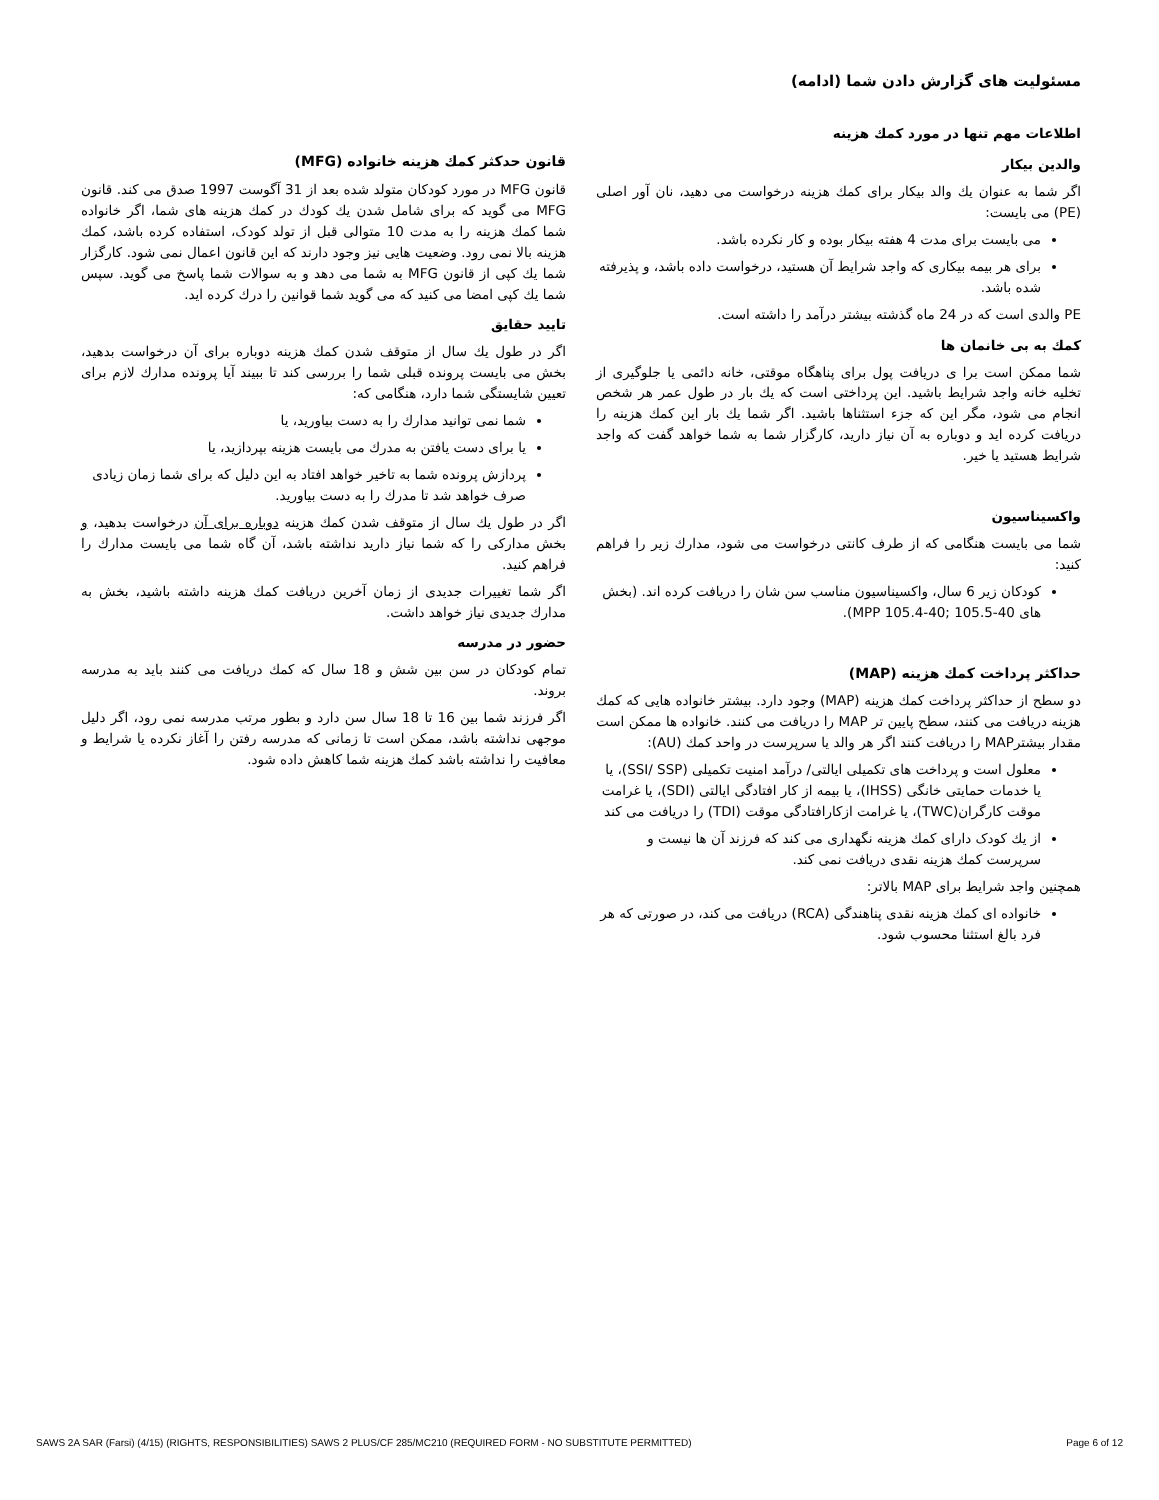مسئولیت های گزارش دادن شما (ادامه)
اطلاعات مهم تنها در مورد کمك هزینه
والدین بیکار
اگر شما به عنوان یك والد بیکار برای کمك هزینه درخواست می دهید، نان آور اصلی (PE) می بایست:
می بایست برای مدت 4 هفته بیکار بوده و کار نکرده باشد.
برای هر بیمه بیکاری که واجد شرایط آن هستید، درخواست داده باشد، و پذیرفته شده باشد.
PE والدی است که در 24 ماه گذشته بیشتر درآمد را داشته است.
کمك به بی خانمان ها
شما ممکن است برا ی دریافت پول برای پناهگاه موقتی، خانه دائمی یا جلوگیری از تخلیه خانه واجد شرایط باشید. این پرداختی است که یك بار در طول عمر هر شخص انجام می شود، مگر این که جزء استثناها باشید. اگر شما یك بار این کمك هزینه را دریافت کرده اید و دوباره به آن نیاز دارید، کارگزار شما به شما خواهد گفت که واجد شرایط هستید یا خیر.
واکسیناسیون
شما می بایست هنگامی که از طرف کانتی درخواست می شود، مدارك زیر را فراهم کنید:
کودکان زیر 6 سال، واکسیناسیون مناسب سن شان را دریافت کرده اند. (بخش های 40-105.5 ;40-105.4 MPP).
حداکثر پرداخت کمك هزینه (MAP)
دو سطح از حداکثر پرداخت کمك هزینه (MAP) وجود دارد. بیشتر خانواده هایی که کمك هزینه دریافت می کنند، سطح پایین تر MAP را دریافت می کنند. خانواده ها ممکن است مقدار بیشترMAP را دریافت کنند اگر هر والد یا سرپرست در واحد کمك (AU):
معلول است و پرداخت های تکمیلی ایالتی/ درآمد امنیت تکمیلی (SSI/ SSP)، یا یا خدمات حمایتی خانگی (IHSS)، یا بیمه از کار افتادگی ایالتی (SDI)، یا غرامت موقت کارگران(TWC)، یا غرامت ازکارافتادگی موقت (TDI) را دریافت می کند
از یك کودک دارای کمك هزینه نگهداری می کند که فرزند آن ها نیست و سرپرست کمك هزینه نقدی دریافت نمی کند.
همچنین واجد شرایط برای MAP بالاتر:
خانواده ای کمك هزینه نقدی پناهندگی (RCA) دریافت می کند، در صورتی که هر فرد بالغ استثنا محسوب شود.
قانون حدکثر کمك هزینه خانواده (MFG)
قانون MFG در مورد کودکان متولد شده بعد از 31 آگوست 1997 صدق می کند. قانون MFG می گوید که برای شامل شدن یك کودك در کمك هزینه های شما، اگر خانواده شما کمك هزینه را به مدت 10 متوالی قبل از تولد کودک، استفاده کرده باشد، کمك هزینه بالا نمی رود. وضعیت هایی نیز وجود دارند که این قانون اعمال نمی شود. کارگزار شما یك کپی از قانون MFG به شما می دهد و به سوالات شما پاسخ می گوید. سپس شما یك کپی امضا می کنید که می گوید شما قوانین را درك کرده اید.
تایید حقایق
اگر در طول یك سال از متوقف شدن کمك هزینه دوباره برای آن درخواست بدهید، بخش می بایست پرونده قبلی شما را بررسی کند تا ببیند آیا پرونده مدارك لازم برای تعیین شایستگی شما دارد، هنگامی که:
شما نمی توانید مدارك را به دست بیاورید، یا
یا برای دست یافتن به مدرك می بایست هزینه بپردازید، یا
پردازش پرونده شما به تاخیر خواهد افتاد به این دلیل که برای شما زمان زیادی صرف خواهد شد تا مدرك را به دست بیاورید.
اگر در طول یك سال از متوقف شدن کمك هزینه دوباره برای آن درخواست بدهید، و بخش مدارکی را که شما نیاز دارید نداشته باشد، آن گاه شما می بایست مدارك را فراهم کنید.
اگر شما تغییرات جدیدی از زمان آخرین دریافت کمك هزینه داشته باشید، بخش به مدارك جدیدی نیاز خواهد داشت.
حضور در مدرسه
تمام کودکان در سن بین شش و 18 سال که کمك دریافت می کنند باید به مدرسه بروند.
اگر فرزند شما بین 16 تا 18 سال سن دارد و بطور مرتب مدرسه نمی رود، اگر دلیل موجهی نداشته باشد، ممکن است تا زمانی که مدرسه رفتن را آغاز نکرده یا شرایط و معافیت را نداشته باشد کمك هزینه شما کاهش داده شود.
SAWS 2A SAR (Farsi) (4/15) (RIGHTS, RESPONSIBILITIES) SAWS 2 PLUS/CF 285/MC210 (REQUIRED FORM - NO SUBSTITUTE PERMITTED) Page 6 of 12